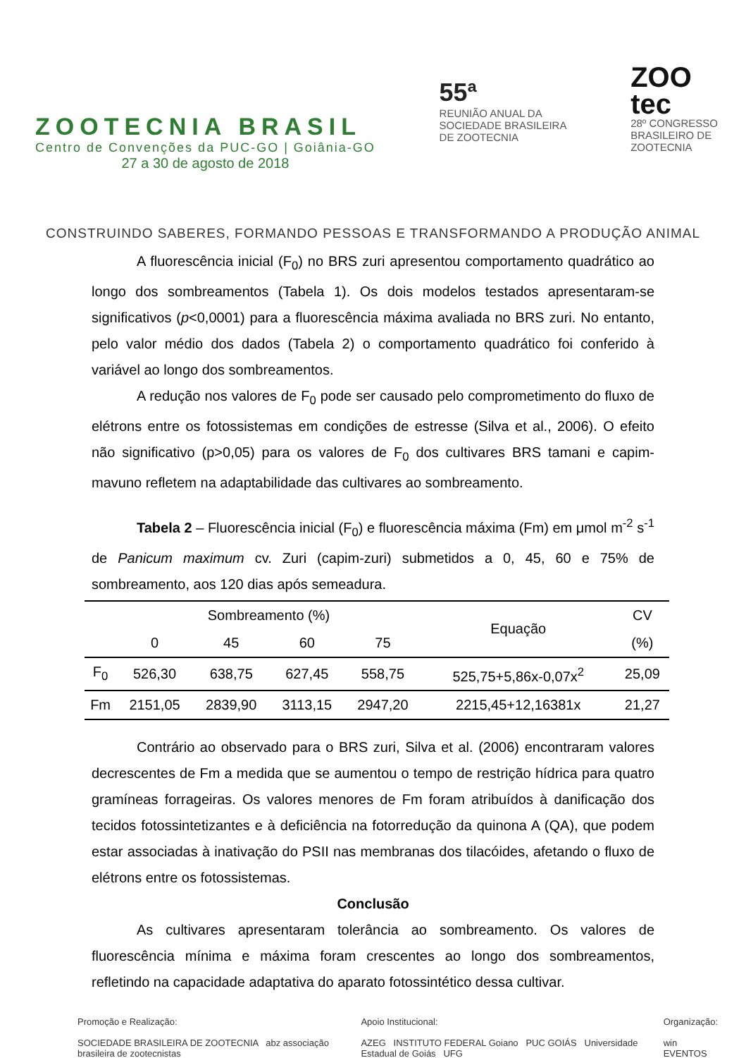ZOOTECNIA BRASIL
Centro de Convenções da PUC-GO | Goiânia-GO
27 a 30 de agosto de 2018
55ª
REUNIÃO ANUAL DA
SOCIEDADE BRASILEIRA
DE ZOOTECNIA
ZOO
tec
28º CONGRESSO
BRASILEIRO DE
ZOOTECNIA
CONSTRUINDO SABERES, FORMANDO PESSOAS E TRANSFORMANDO A PRODUÇÃO ANIMAL
A fluorescência inicial (F<sub>0</sub>) no BRS zuri apresentou comportamento quadrático ao longo dos sombreamentos (Tabela 1). Os dois modelos testados apresentaram-se significativos (p<0,0001) para a fluorescência máxima avaliada no BRS zuri. No entanto, pelo valor médio dos dados (Tabela 2) o comportamento quadrático foi conferido à variável ao longo dos sombreamentos.
A redução nos valores de F<sub>0</sub> pode ser causado pelo comprometimento do fluxo de elétrons entre os fotossistemas em condições de estresse (Silva et al., 2006). O efeito não significativo (p>0,05) para os valores de F<sub>0</sub> dos cultivares BRS tamani e capim-mavuno refletem na adaptabilidade das cultivares ao sombreamento.
Tabela 2 – Fluorescência inicial (F<sub>0</sub>) e fluorescência máxima (Fm) em μmol m<sup>-2</sup> s<sup>-1</sup> de Panicum maximum cv. Zuri (capim-zuri) submetidos a 0, 45, 60 e 75% de sombreamento, aos 120 dias após semeadura.
| | Sombreamento (%) | | | | Equação | CV |
| --- | --- | --- | --- | --- | --- | --- |
| | 0 | 45 | 60 | 75 | | (%) |
| F<sub>0</sub> | 526,30 | 638,75 | 627,45 | 558,75 | 525,75+5,86x-0,07x<sup>2</sup> | 25,09 |
| Fm | 2151,05 | 2839,90 | 3113,15 | 2947,20 | 2215,45+12,16381x | 21,27 |
Contrário ao observado para o BRS zuri, Silva et al. (2006) encontraram valores decrescentes de Fm a medida que se aumentou o tempo de restrição hídrica para quatro gramíneas forrageiras. Os valores menores de Fm foram atribuídos à danificação dos tecidos fotossintetizantes e à deficiência na fotorredução da quinona A (QA), que podem estar associadas à inativação do PSII nas membranas dos tilacóides, afetando o fluxo de elétrons entre os fotossistemas.
Conclusão
As cultivares apresentaram tolerância ao sombreamento. Os valores de fluorescência mínima e máxima foram crescentes ao longo dos sombreamentos, refletindo na capacidade adaptativa do aparato fotossintético dessa cultivar.
Promoção e Realização:
SOCIEDADE BRASILEIRA DE ZOOTECNIA abz associação brasileira de zootecnistas
Apoio Institucional:
AZEG INSTITUTO FEDERAL Goiano PUC GOIÁS Universidade Estadual de Goiás UFG
Organização:
win EVENTOS